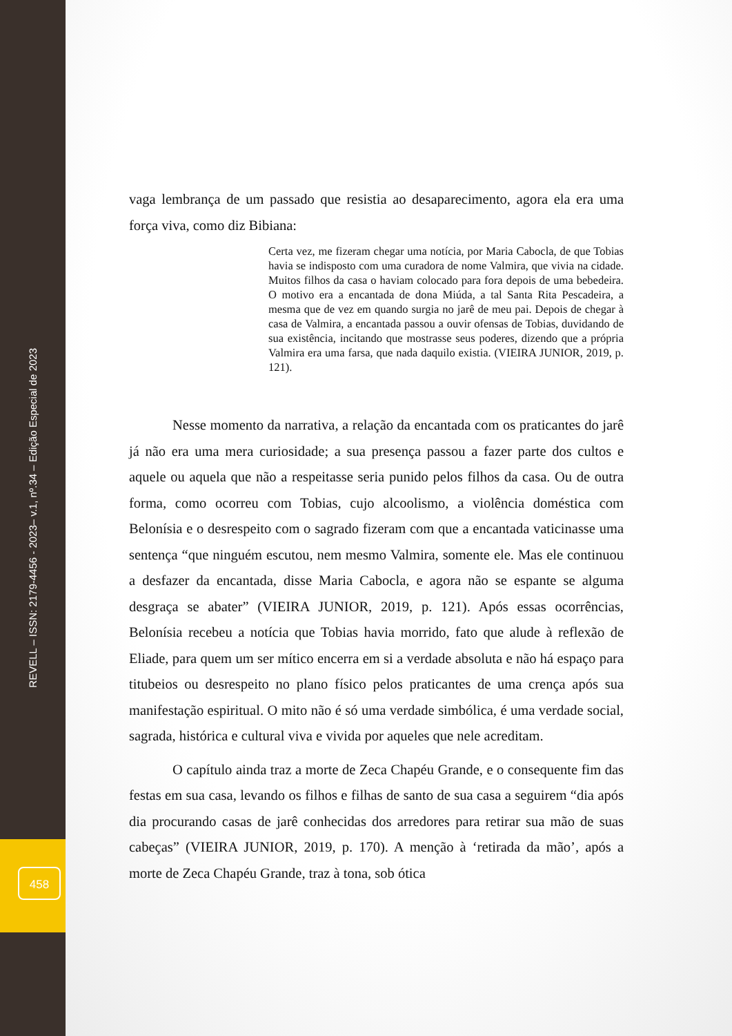REVELL – ISSN: 2179-4456 - 2023– v.1, nº.34 – Edição Especial de 2023
458
vaga lembrança de um passado que resistia ao desaparecimento, agora ela era uma força viva, como diz Bibiana:
Certa vez, me fizeram chegar uma notícia, por Maria Cabocla, de que Tobias havia se indisposto com uma curadora de nome Valmira, que vivia na cidade. Muitos filhos da casa o haviam colocado para fora depois de uma bebedeira. O motivo era a encantada de dona Miúda, a tal Santa Rita Pescadeira, a mesma que de vez em quando surgia no jarê de meu pai. Depois de chegar à casa de Valmira, a encantada passou a ouvir ofensas de Tobias, duvidando de sua existência, incitando que mostrasse seus poderes, dizendo que a própria Valmira era uma farsa, que nada daquilo existia. (VIEIRA JUNIOR, 2019, p. 121).
Nesse momento da narrativa, a relação da encantada com os praticantes do jarê já não era uma mera curiosidade; a sua presença passou a fazer parte dos cultos e aquele ou aquela que não a respeitasse seria punido pelos filhos da casa. Ou de outra forma, como ocorreu com Tobias, cujo alcoolismo, a violência doméstica com Belonísia e o desrespeito com o sagrado fizeram com que a encantada vaticinasse uma sentença “que ninguém escutou, nem mesmo Valmira, somente ele. Mas ele continuou a desfazer da encantada, disse Maria Cabocla, e agora não se espante se alguma desgraça se abater” (VIEIRA JUNIOR, 2019, p. 121). Após essas ocorrências, Belonísia recebeu a notícia que Tobias havia morrido, fato que alude à reflexão de Eliade, para quem um ser mítico encerra em si a verdade absoluta e não há espaço para titubeios ou desrespeito no plano físico pelos praticantes de uma crença após sua manifestação espiritual. O mito não é só uma verdade simbólica, é uma verdade social, sagrada, histórica e cultural viva e vivida por aqueles que nele acreditam.
O capítulo ainda traz a morte de Zeca Chapéu Grande, e o consequente fim das festas em sua casa, levando os filhos e filhas de santo de sua casa a seguirem “dia após dia procurando casas de jarê conhecidas dos arredores para retirar sua mão de suas cabeças” (VIEIRA JUNIOR, 2019, p. 170). A menção à ‘retirada da mão’, após a morte de Zeca Chapéu Grande, traz à tona, sob ótica